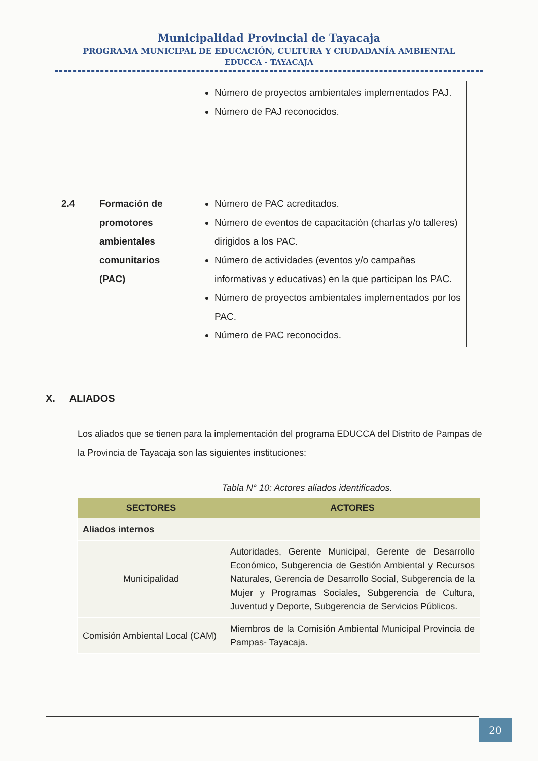Municipalidad Provincial de Tayacaja
PROGRAMA MUNICIPAL DE EDUCACIÓN, CULTURA Y CIUDADANÍA AMBIENTAL
EDUCCA - TAYACAJA
| | | Número de proyectos ambientales implementados PAJ. Número de PAJ reconocidos. |
| 2.4 | Formación de promotores ambientales comunitarios (PAC) | Número de PAC acreditados. Número de eventos de capacitación (charlas y/o talleres) dirigidos a los PAC. Número de actividades (eventos y/o campañas informativas y educativas) en la que participan los PAC. Número de proyectos ambientales implementados por los PAC. Número de PAC reconocidos. |
X. ALIADOS
Los aliados que se tienen para la implementación del programa EDUCCA del Distrito de Pampas de la Provincia de Tayacaja son las siguientes instituciones:
Tabla N° 10: Actores aliados identificados.
| SECTORES | ACTORES |
| --- | --- |
| Aliados internos | |
| Municipalidad | Autoridades, Gerente Municipal, Gerente de Desarrollo Económico, Subgerencia de Gestión Ambiental y Recursos Naturales, Gerencia de Desarrollo Social, Subgerencia de la Mujer y Programas Sociales, Subgerencia de Cultura, Juventud y Deporte, Subgerencia de Servicios Públicos. |
| Comisión Ambiental Local (CAM) | Miembros de la Comisión Ambiental Municipal Provincia de Pampas- Tayacaja. |
20